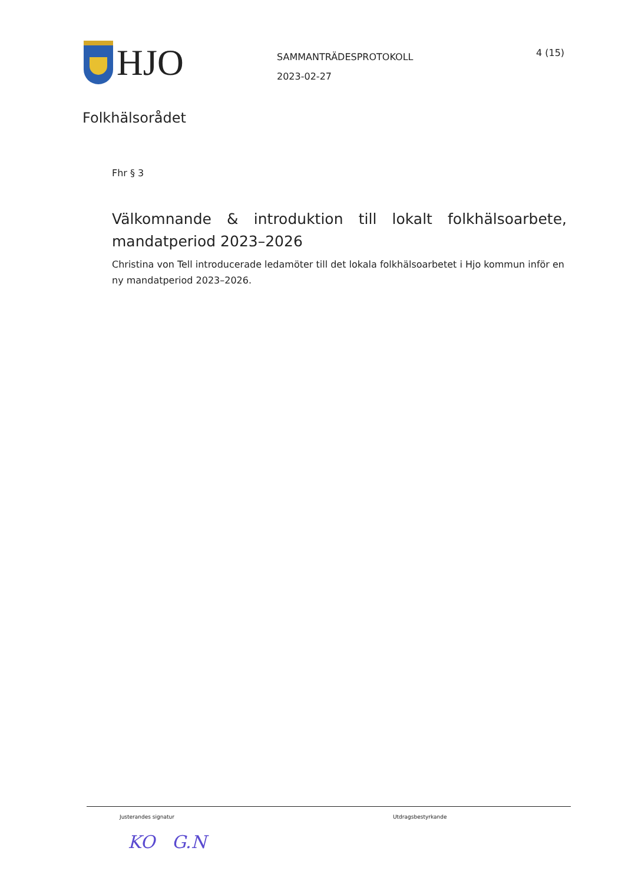HJO
SAMMANTRÄDESPROTOKOLL
2023-02-27
4 (15)
Folkhälsorådet
Fhr § 3
Välkomnande & introduktion till lokalt folkhälsoarbete, mandatperiod 2023–2026
Christina von Tell introducerade ledamöter till det lokala folkhälsoarbetet i Hjo kommun inför en ny mandatperiod 2023–2026.
Justerandes signatur Utdragsbestyrkande
KO G.N